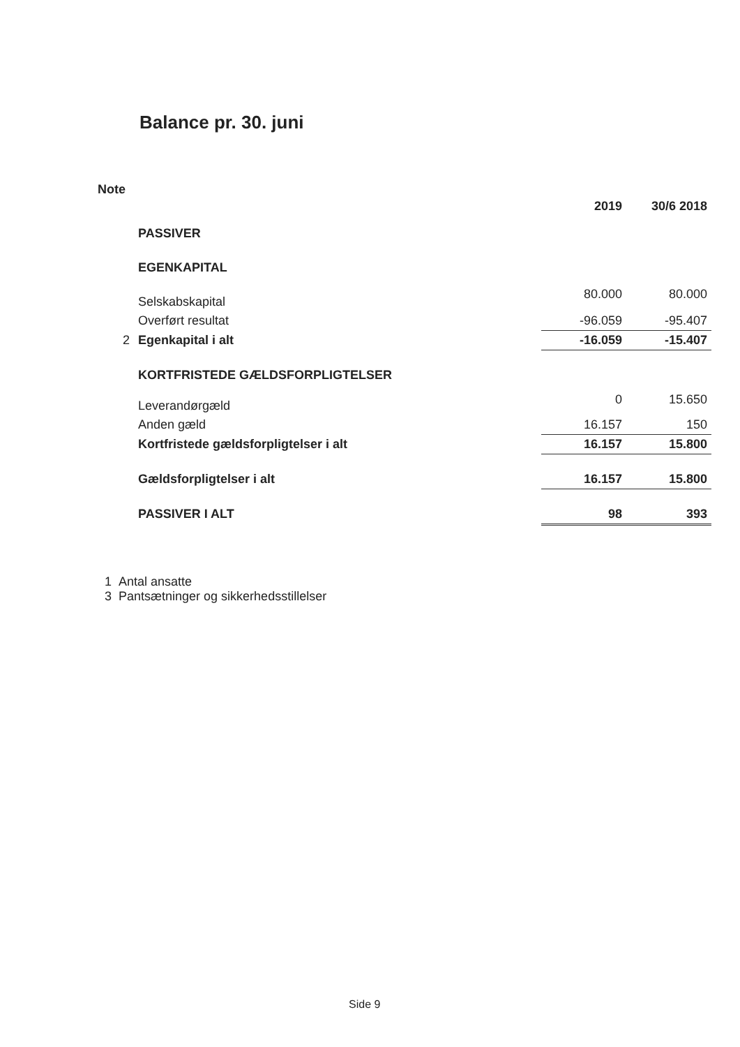Balance pr. 30. juni
Note
| | | 2019 | 30/6 2018 |
| | PASSIVER | | |
| | EGENKAPITAL | | |
| | Selskabskapital | 80.000 | 80.000 |
| | Overført resultat | -96.059 | -95.407 |
| 2 | Egenkapital i alt | -16.059 | -15.407 |
| | KORTFRISTEDE GÆLDSFORPLIGTELSER | | |
| | Leverandørgæld | 0 | 15.650 |
| | Anden gæld | 16.157 | 150 |
| | Kortfristede gældsforpligtelser i alt | 16.157 | 15.800 |
| | Gældsforpligtelser i alt | 16.157 | 15.800 |
| | PASSIVER I ALT | 98 | 393 |
1 Antal ansatte
3 Pantsætninger og sikkerhedsstillelser
Side 9